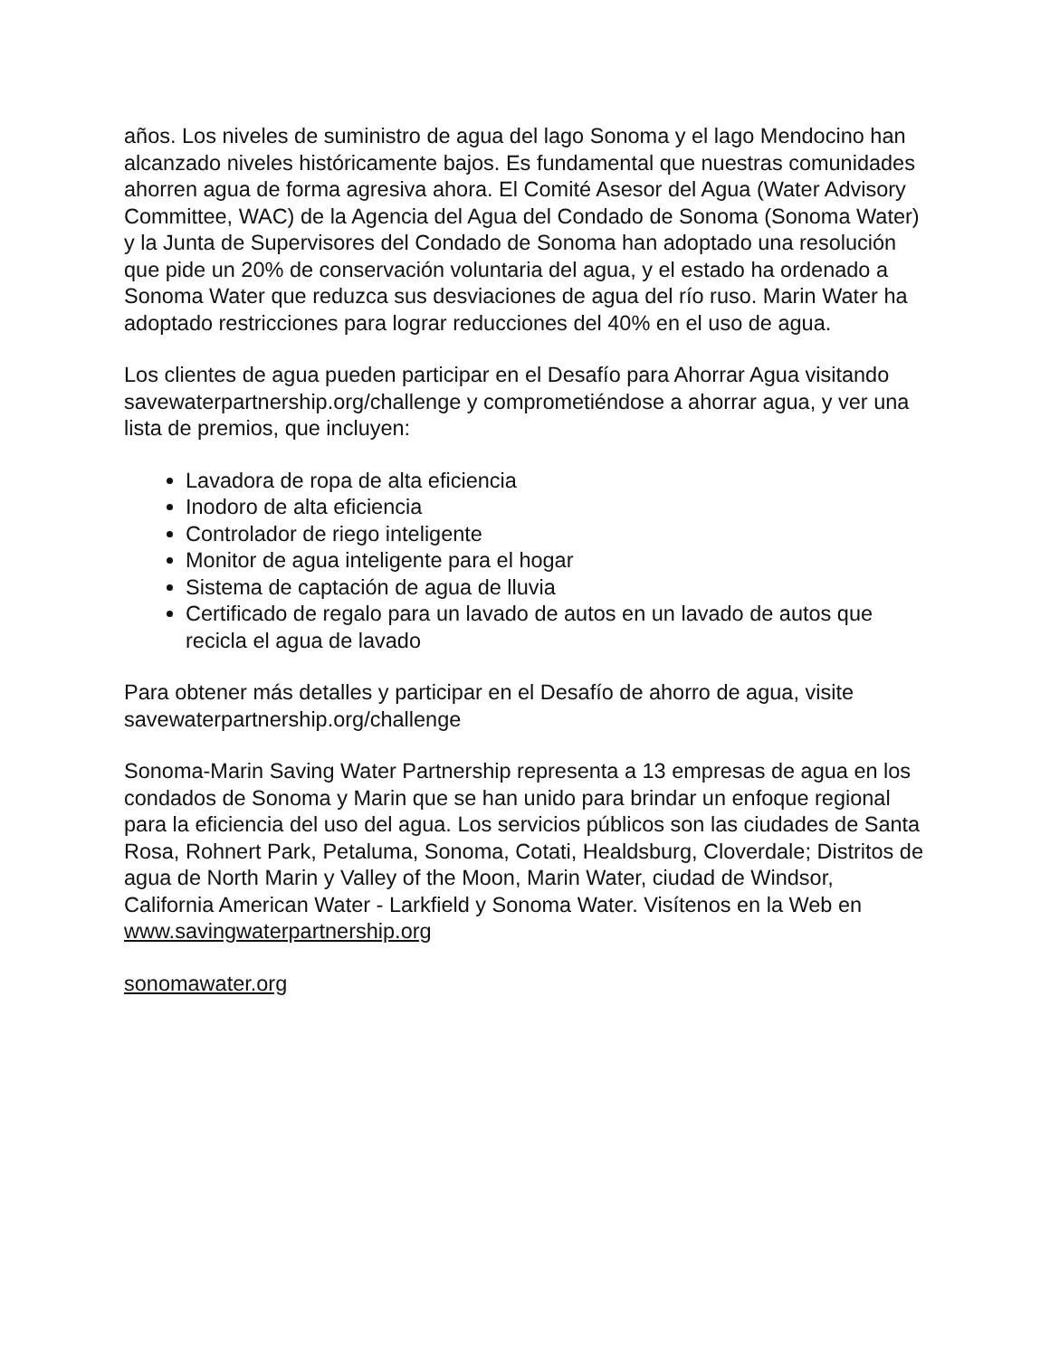años. Los niveles de suministro de agua del lago Sonoma y el lago Mendocino han alcanzado niveles históricamente bajos. Es fundamental que nuestras comunidades ahorren agua de forma agresiva ahora. El Comité Asesor del Agua (Water Advisory Committee, WAC) de la Agencia del Agua del Condado de Sonoma (Sonoma Water) y la Junta de Supervisores del Condado de Sonoma han adoptado una resolución que pide un 20% de conservación voluntaria del agua, y el estado ha ordenado a Sonoma Water que reduzca sus desviaciones de agua del río ruso. Marin Water ha adoptado restricciones para lograr reducciones del 40% en el uso de agua.
Los clientes de agua pueden participar en el Desafío para Ahorrar Agua visitando savewaterpartnership.org/challenge y comprometiéndose a ahorrar agua, y ver una lista de premios, que incluyen:
Lavadora de ropa de alta eficiencia
Inodoro de alta eficiencia
Controlador de riego inteligente
Monitor de agua inteligente para el hogar
Sistema de captación de agua de lluvia
Certificado de regalo para un lavado de autos en un lavado de autos que recicla el agua de lavado
Para obtener más detalles y participar en el Desafío de ahorro de agua, visite savewaterpartnership.org/challenge
Sonoma-Marin Saving Water Partnership representa a 13 empresas de agua en los condados de Sonoma y Marin que se han unido para brindar un enfoque regional para la eficiencia del uso del agua. Los servicios públicos son las ciudades de Santa Rosa, Rohnert Park, Petaluma, Sonoma, Cotati, Healdsburg, Cloverdale; Distritos de agua de North Marin y Valley of the Moon, Marin Water, ciudad de Windsor, California American Water - Larkfield y Sonoma Water. Visítenos en la Web en www.savingwaterpartnership.org
sonomawater.org